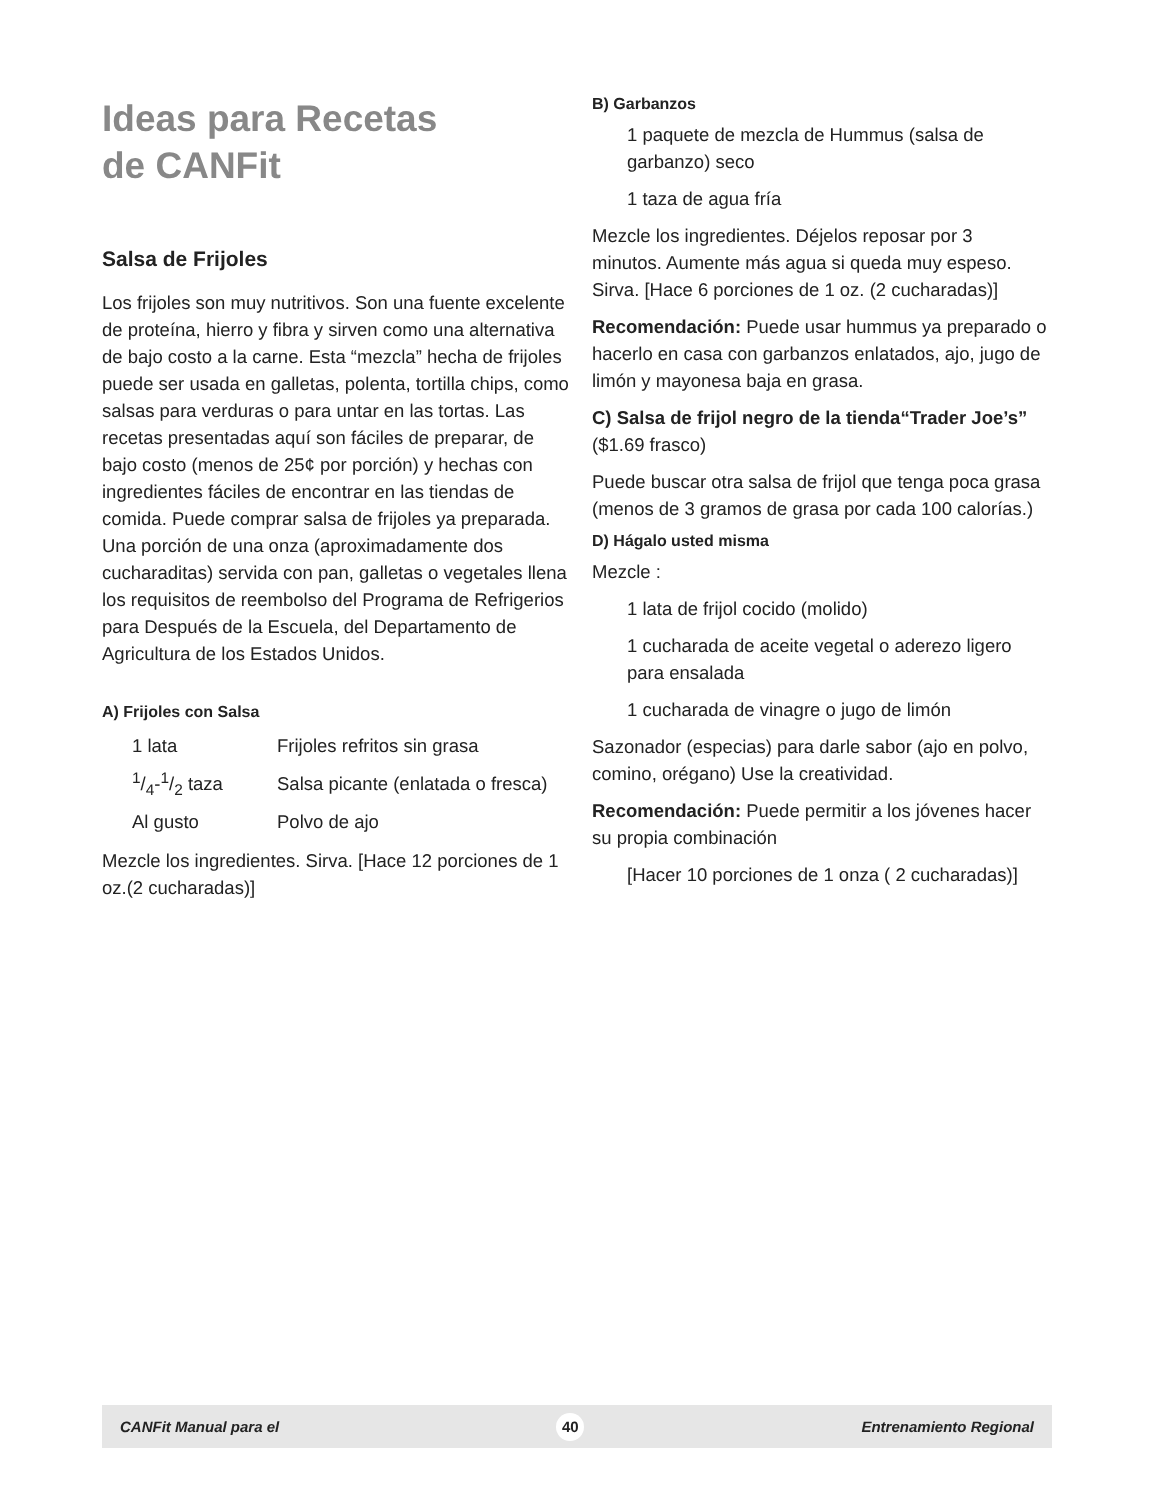Ideas para Recetas
de CANFit
Salsa de Frijoles
Los frijoles son muy nutritivos. Son una fuente excelente de proteína, hierro y fibra y sirven como una alternativa de bajo costo a la carne. Esta “mezcla” hecha de frijoles puede ser usada en galletas, polenta, tortilla chips, como salsas para verduras o para untar en las tortas. Las recetas presentadas aquí son fáciles de preparar, de bajo costo (menos de 25¢ por porción) y hechas con ingredientes fáciles de encontrar en las tiendas de comida. Puede comprar salsa de frijoles ya preparada. Una porción de una onza (aproximadamente dos cucharaditas) servida con pan, galletas o vegetales llena los requisitos de reembolso del Programa de Refrigerios para Después de la Escuela, del Departamento de Agricultura de los Estados Unidos.
A) Frijoles con Salsa
| 1 lata | Frijoles refritos sin grasa |
| 1/4-1/2 taza | Salsa picante (enlatada o fresca) |
| Al gusto | Polvo de ajo |
Mezcle los ingredientes. Sirva. [Hace 12 porciones de 1 oz.(2 cucharadas)]
B) Garbanzos
1 paquete de mezcla de Hummus (salsa de garbanzo) seco
1 taza de agua fría
Mezcle los ingredientes. Déjelos reposar por 3 minutos. Aumente más agua si queda muy espeso. Sirva. [Hace 6 porciones de 1 oz. (2 cucharadas)]
Recomendación: Puede usar hummus ya preparado o hacerlo en casa con garbanzos enlatados, ajo, jugo de limón y mayonesa baja en grasa.
C) Salsa de frijol negro de la tienda“Trader Joe’s” ($1.69 frasco)
Puede buscar otra salsa de frijol que tenga poca grasa (menos de 3 gramos de grasa por cada 100 calorías.)
D) Hágalo usted misma
Mezcle :
1 lata de frijol cocido (molido)
1 cucharada de aceite vegetal o aderezo ligero para ensalada
1 cucharada de vinagre o jugo de limón
Sazonador (especias) para darle sabor (ajo en polvo, comino, orégano) Use la creatividad.
Recomendación: Puede permitir a los jóvenes hacer su propia combinación
[Hacer 10 porciones de 1 onza ( 2 cucharadas)]
CANFit Manual para el 40 Entrenamiento Regional